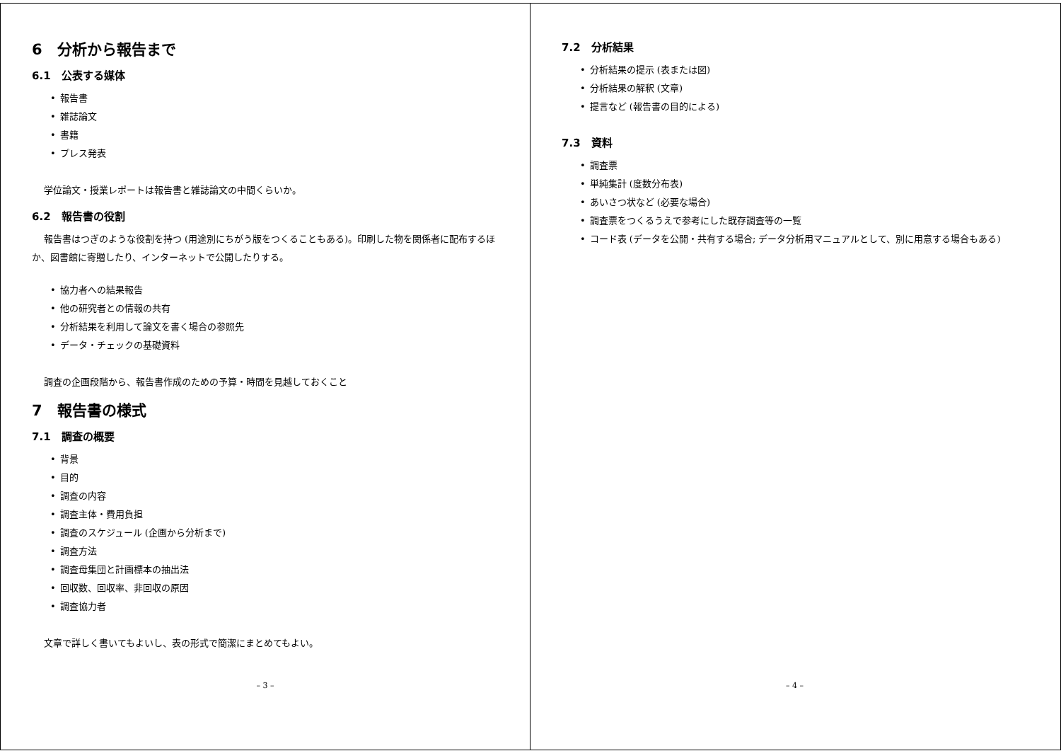6　分析から報告まで
6.1　公表する媒体
報告書
雑誌論文
書籍
プレス発表
学位論文・授業レポートは報告書と雑誌論文の中間くらいか。
6.2　報告書の役割
報告書はつぎのような役割を持つ (用途別にちがう版をつくることもある)。印刷した物を関係者に配布するほか、図書館に寄贈したり、インターネットで公開したりする。
協力者への結果報告
他の研究者との情報の共有
分析結果を利用して論文を書く場合の参照先
データ・チェックの基礎資料
調査の企画段階から、報告書作成のための予算・時間を見越しておくこと
7　報告書の様式
7.1　調査の概要
背景
目的
調査の内容
調査主体・費用負担
調査のスケジュール (企画から分析まで)
調査方法
調査母集団と計画標本の抽出法
回収数、回収率、非回収の原因
調査協力者
文章で詳しく書いてもよいし、表の形式で簡潔にまとめてもよい。
– 3 –
7.2　分析結果
分析結果の提示 (表または図)
分析結果の解釈 (文章)
提言など (報告書の目的による)
7.3　資料
調査票
単純集計 (度数分布表)
あいさつ状など (必要な場合)
調査票をつくるうえで参考にした既存調査等の一覧
コード表 (データを公開・共有する場合; データ分析用マニュアルとして、別に用意する場合もある)
– 4 –